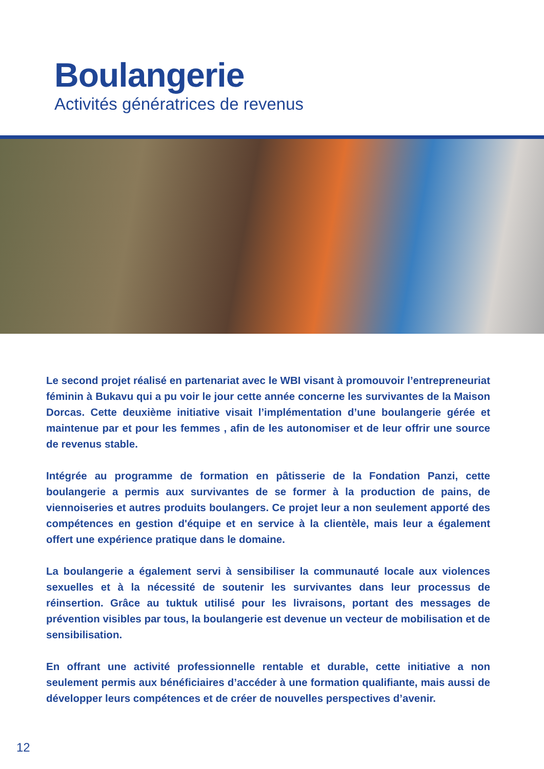Boulangerie
Activités génératrices de revenus
Le second projet réalisé en partenariat avec le WBI visant à promouvoir l’entrepreneuriat féminin à Bukavu qui a pu voir le jour cette année concerne les survivantes de la Maison Dorcas. Cette deuxième initiative visait l’implémentation d’une boulangerie gérée et maintenue par et pour les femmes , afin de les autonomiser et de leur offrir une source de revenus stable.
Intégrée au programme de formation en pâtisserie de la Fondation Panzi, cette boulangerie a permis aux survivantes de se former à la production de pains, de viennoiseries et autres produits boulangers. Ce projet leur a non seulement apporté des compétences en gestion d'équipe et en service à la clientèle, mais leur a également offert une expérience pratique dans le domaine.
La boulangerie a également servi à sensibiliser la communauté locale aux violences sexuelles et à la nécessité de soutenir les survivantes dans leur processus de réinsertion. Grâce au tuktuk utilisé pour les livraisons, portant des messages de prévention visibles par tous, la boulangerie est devenue un vecteur de mobilisation et de sensibilisation.
En offrant une activité professionnelle rentable et durable, cette initiative a non seulement permis aux bénéficiaires d’accéder à une formation qualifiante, mais aussi de développer leurs compétences et de créer de nouvelles perspectives d’avenir.
12